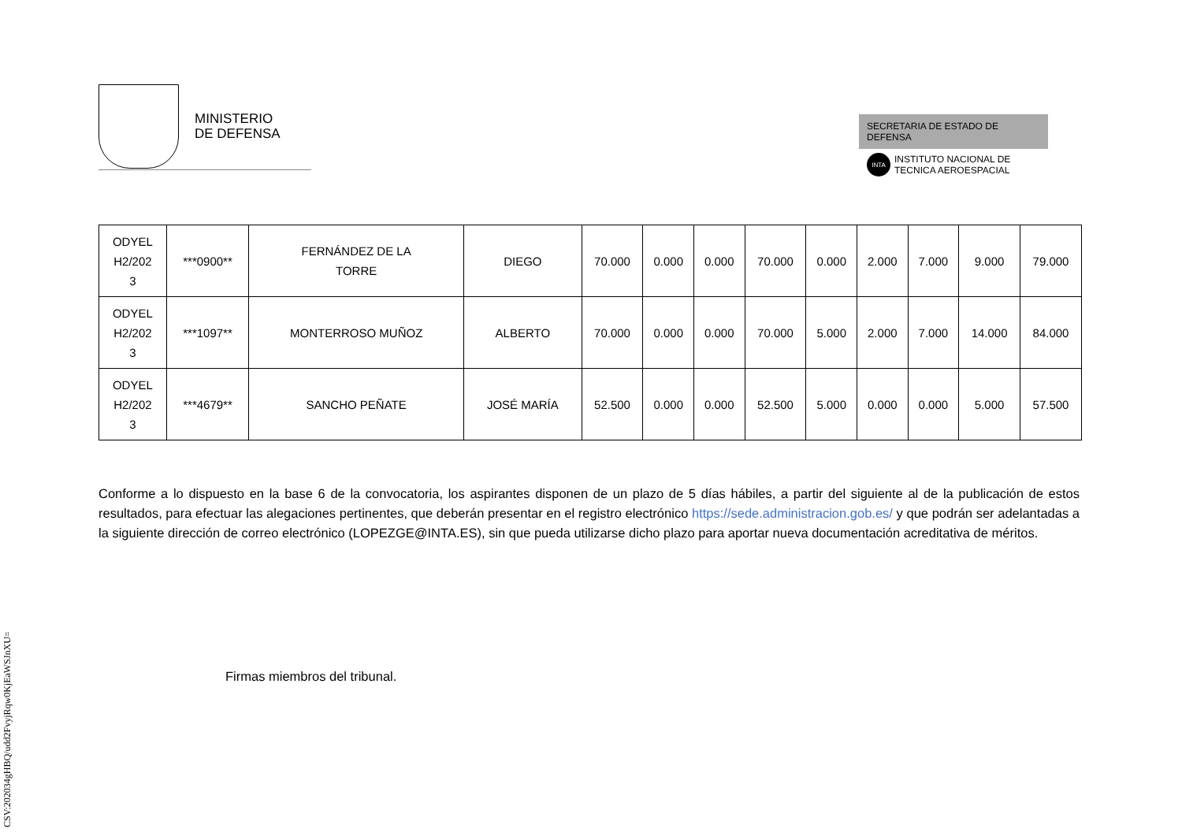MINISTERIO
DE DEFENSA
SECRETARIA DE ESTADO DE DEFENSA
INTA
INSTITUTO NACIONAL DE
TECNICA AEROESPACIAL
| ODYEL H2/202 3 | ***0900** | FERNÁNDEZ DE LA TORRE | DIEGO | 70.000 | 0.000 | 0.000 | 70.000 | 0.000 | 2.000 | 7.000 | 9.000 | 79.000 |
| ODYEL H2/202 3 | ***1097** | MONTERROSO MUÑOZ | ALBERTO | 70.000 | 0.000 | 0.000 | 70.000 | 5.000 | 2.000 | 7.000 | 14.000 | 84.000 |
| ODYEL H2/202 3 | ***4679** | SANCHO PEÑATE | JOSÉ MARÍA | 52.500 | 0.000 | 0.000 | 52.500 | 5.000 | 0.000 | 0.000 | 5.000 | 57.500 |
Conforme a lo dispuesto en la base 6 de la convocatoria, los aspirantes disponen de un plazo de 5 días hábiles, a partir del siguiente al de la publicación de estos resultados, para efectuar las alegaciones pertinentes, que deberán presentar en el registro electrónico https://sede.administracion.gob.es/ y que podrán ser adelantadas a la siguiente dirección de correo electrónico (LOPEZGE@INTA.ES), sin que pueda utilizarse dicho plazo para aportar nueva documentación acreditativa de méritos.
Firmas miembros del tribunal.
CSV:202034gHBQ/udd2FvyjRqw0KjEaWSJnXU=